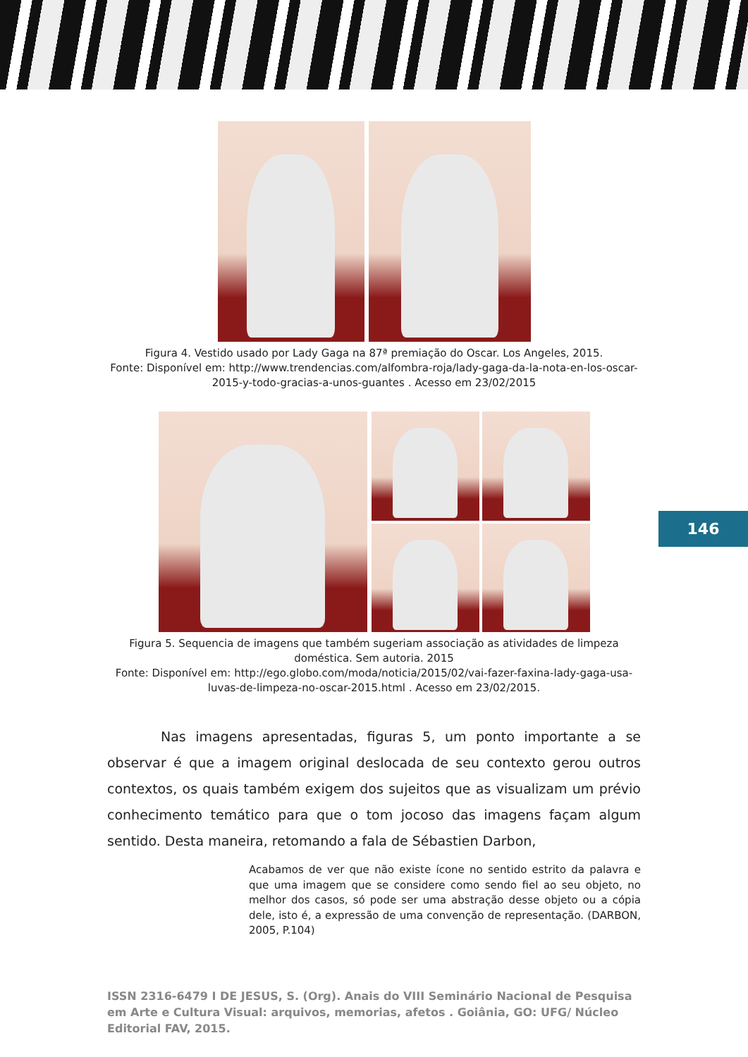Figura 4. Vestido usado por Lady Gaga na 87ª premiação do Oscar. Los Angeles, 2015.
Fonte: Disponível em: http://www.trendencias.com/alfombra-roja/lady-gaga-da-la-nota-en-los-oscar-
2015-y-todo-gracias-a-unos-guantes . Acesso em 23/02/2015
Figura 5. Sequencia de imagens que também sugeriam associação as atividades de limpeza
doméstica. Sem autoria. 2015
Fonte: Disponível em: http://ego.globo.com/moda/noticia/2015/02/vai-fazer-faxina-lady-gaga-usa-
luvas-de-limpeza-no-oscar-2015.html . Acesso em 23/02/2015.
146
Nas imagens apresentadas, figuras 5, um ponto importante a se observar é que a imagem original deslocada de seu contexto gerou outros contextos, os quais também exigem dos sujeitos que as visualizam um prévio conhecimento temático para que o tom jocoso das imagens façam algum sentido. Desta maneira, retomando a fala de Sébastien Darbon,
Acabamos de ver que não existe ícone no sentido estrito da palavra e que uma imagem que se considere como sendo fiel ao seu objeto, no melhor dos casos, só pode ser uma abstração desse objeto ou a cópia dele, isto é, a expressão de uma convenção de representação. (DARBON, 2005, P.104)
ISSN 2316-6479 I DE JESUS, S. (Org). Anais do VIII Seminário Nacional de Pesquisa em Arte e Cultura Visual: arquivos, memorias, afetos . Goiânia, GO: UFG/ Núcleo Editorial FAV, 2015.